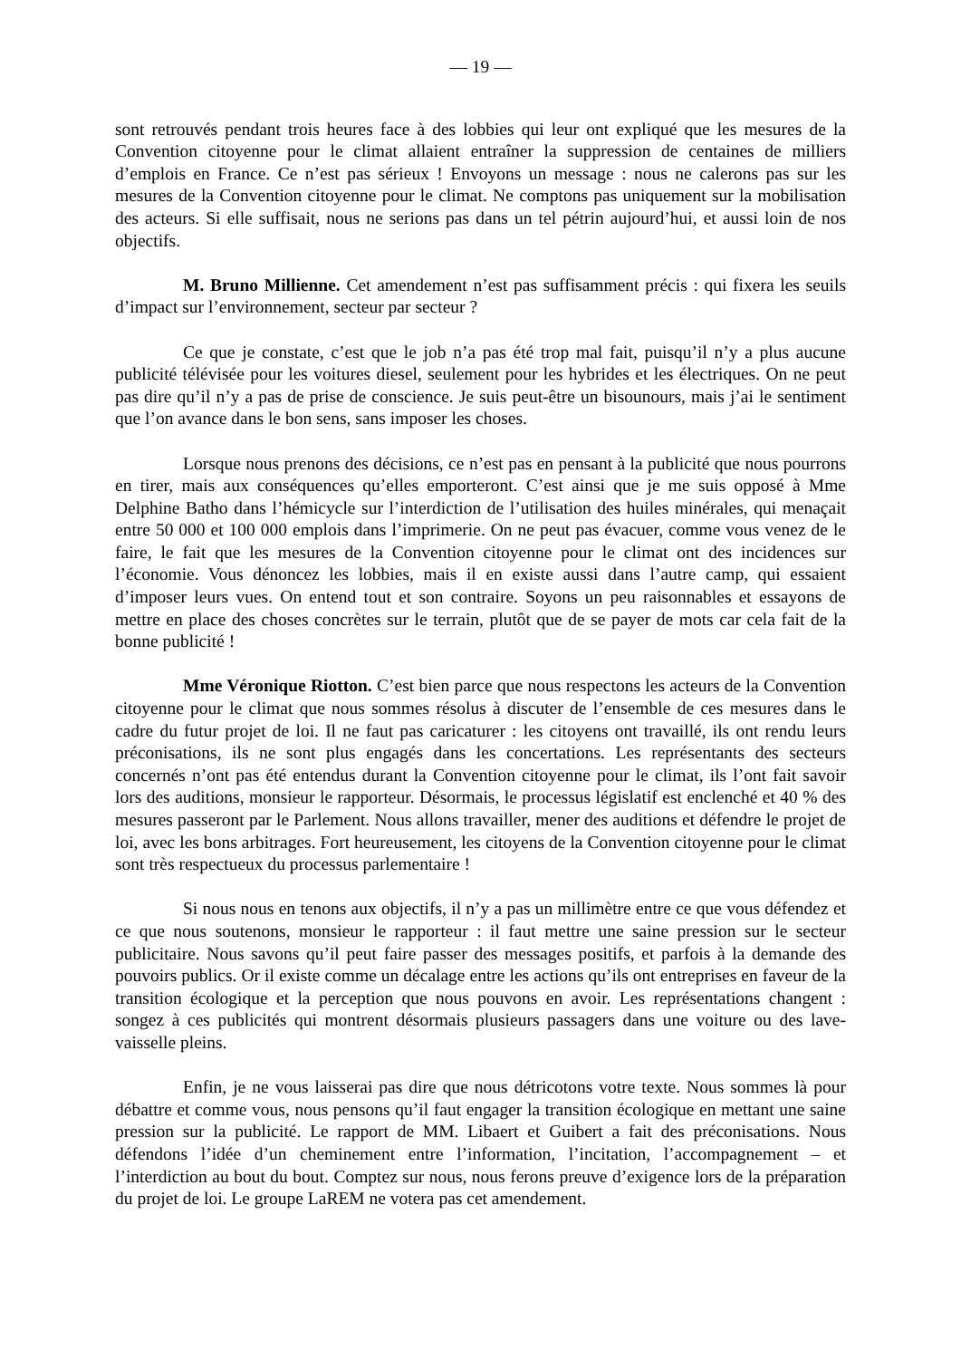— 19 —
sont retrouvés pendant trois heures face à des lobbies qui leur ont expliqué que les mesures de la Convention citoyenne pour le climat allaient entraîner la suppression de centaines de milliers d’emplois en France. Ce n’est pas sérieux ! Envoyons un message : nous ne calerons pas sur les mesures de la Convention citoyenne pour le climat. Ne comptons pas uniquement sur la mobilisation des acteurs. Si elle suffisait, nous ne serions pas dans un tel pétrin aujourd’hui, et aussi loin de nos objectifs.
M. Bruno Millienne. Cet amendement n’est pas suffisamment précis : qui fixera les seuils d’impact sur l’environnement, secteur par secteur ?
Ce que je constate, c’est que le job n’a pas été trop mal fait, puisqu’il n’y a plus aucune publicité télévisée pour les voitures diesel, seulement pour les hybrides et les électriques. On ne peut pas dire qu’il n’y a pas de prise de conscience. Je suis peut-être un bisounours, mais j’ai le sentiment que l’on avance dans le bon sens, sans imposer les choses.
Lorsque nous prenons des décisions, ce n’est pas en pensant à la publicité que nous pourrons en tirer, mais aux conséquences qu’elles emporteront. C’est ainsi que je me suis opposé à Mme Delphine Batho dans l’hémicycle sur l’interdiction de l’utilisation des huiles minérales, qui menaçait entre 50 000 et 100 000 emplois dans l’imprimerie. On ne peut pas évacuer, comme vous venez de le faire, le fait que les mesures de la Convention citoyenne pour le climat ont des incidences sur l’économie. Vous dénoncez les lobbies, mais il en existe aussi dans l’autre camp, qui essaient d’imposer leurs vues. On entend tout et son contraire. Soyons un peu raisonnables et essayons de mettre en place des choses concrètes sur le terrain, plutôt que de se payer de mots car cela fait de la bonne publicité !
Mme Véronique Riotton. C’est bien parce que nous respectons les acteurs de la Convention citoyenne pour le climat que nous sommes résolus à discuter de l’ensemble de ces mesures dans le cadre du futur projet de loi. Il ne faut pas caricaturer : les citoyens ont travaillé, ils ont rendu leurs préconisations, ils ne sont plus engagés dans les concertations. Les représentants des secteurs concernés n’ont pas été entendus durant la Convention citoyenne pour le climat, ils l’ont fait savoir lors des auditions, monsieur le rapporteur. Désormais, le processus législatif est enclenché et 40 % des mesures passeront par le Parlement. Nous allons travailler, mener des auditions et défendre le projet de loi, avec les bons arbitrages. Fort heureusement, les citoyens de la Convention citoyenne pour le climat sont très respectueux du processus parlementaire !
Si nous nous en tenons aux objectifs, il n’y a pas un millimètre entre ce que vous défendez et ce que nous soutenons, monsieur le rapporteur : il faut mettre une saine pression sur le secteur publicitaire. Nous savons qu’il peut faire passer des messages positifs, et parfois à la demande des pouvoirs publics. Or il existe comme un décalage entre les actions qu’ils ont entreprises en faveur de la transition écologique et la perception que nous pouvons en avoir. Les représentations changent : songez à ces publicités qui montrent désormais plusieurs passagers dans une voiture ou des lave-vaisselle pleins.
Enfin, je ne vous laisserai pas dire que nous détricotons votre texte. Nous sommes là pour débattre et comme vous, nous pensons qu’il faut engager la transition écologique en mettant une saine pression sur la publicité. Le rapport de MM. Libaert et Guibert a fait des préconisations. Nous défendons l’idée d’un cheminement entre l’information, l’incitation, l’accompagnement – et l’interdiction au bout du bout. Comptez sur nous, nous ferons preuve d’exigence lors de la préparation du projet de loi. Le groupe LaREM ne votera pas cet amendement.